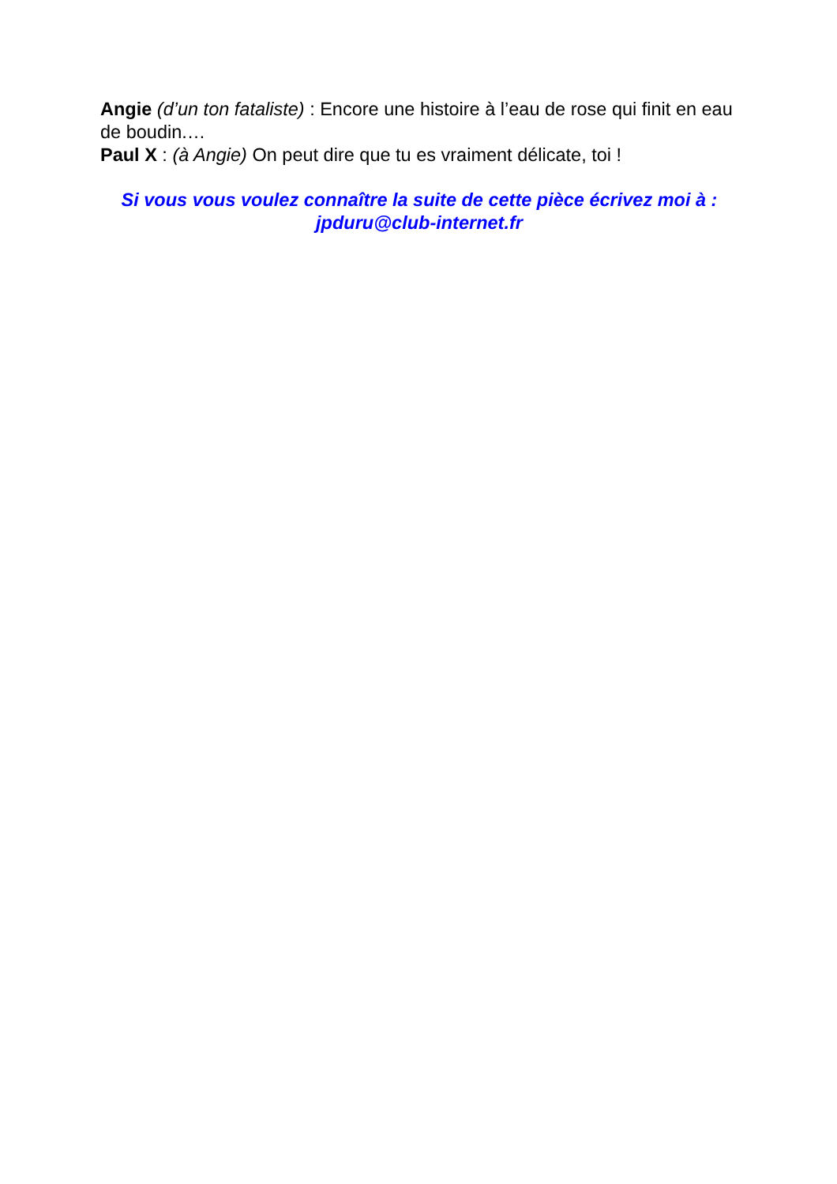Angie (d’un ton fataliste) : Encore une histoire à l’eau de rose qui finit en eau de boudin.…
Paul X : (à Angie) On peut dire que tu es vraiment délicate, toi !
Si vous vous voulez connaître la suite de cette pièce écrivez moi à :
jpduru@club-internet.fr